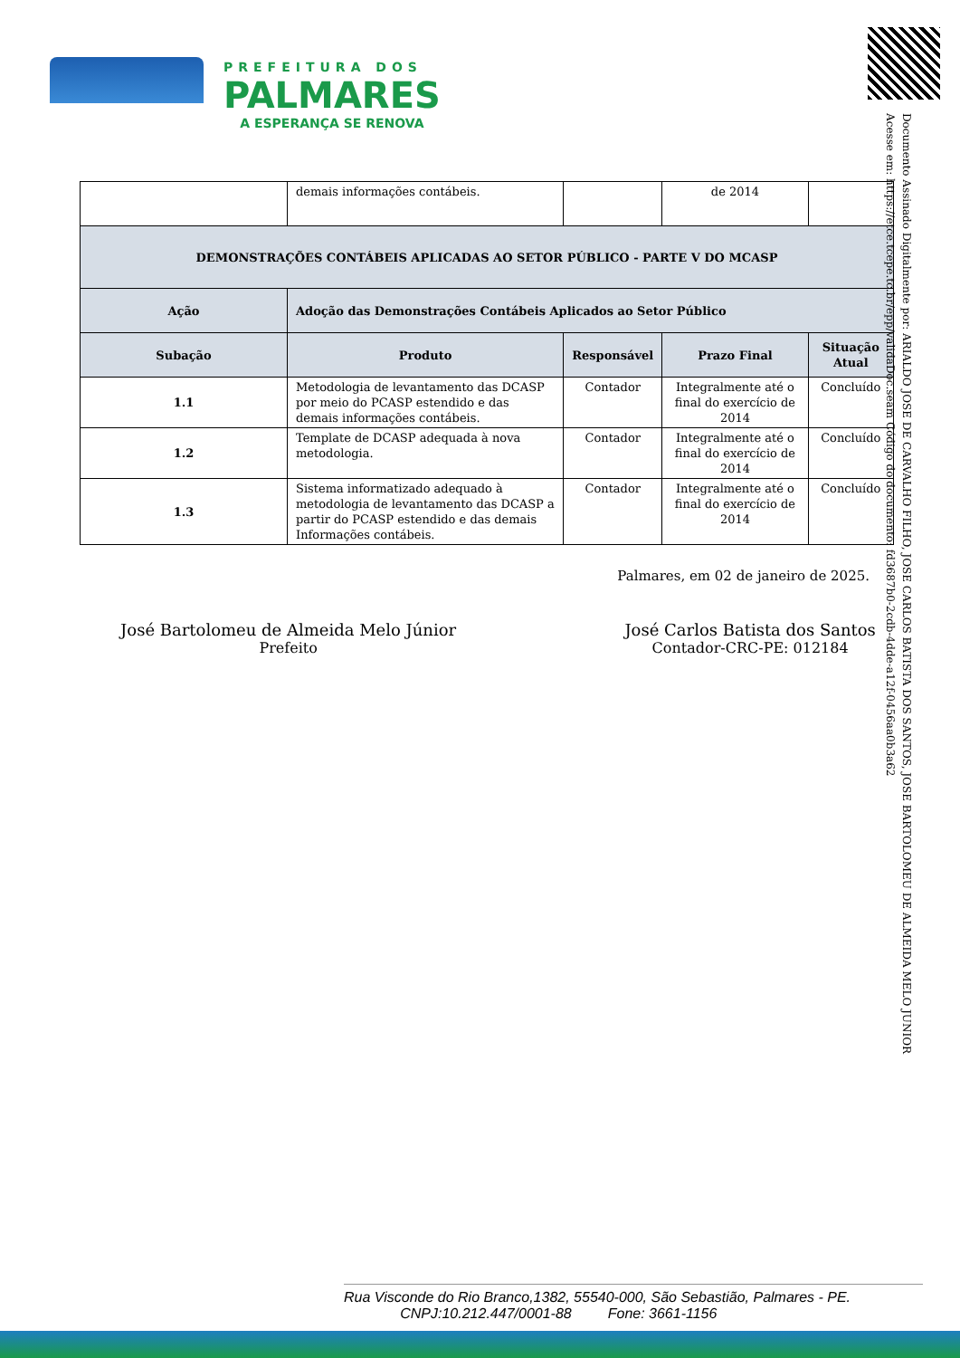PREFEITURA DOS
PALMARES
A ESPERANÇA SE RENOVA
Documento Assinado Digitalmente por: ARIALDO JOSE DE CARVALHO FILHO, JOSE CARLOS BATISTA DOS SANTOS, JOSE BARTOLOMEU DE ALMEIDA MELO JUNIOR
Acesse em: https://etce.tcepe.tc.br/epp/validaDoc.seam Código do documento: fd3687b0-2cdb-4dde-a12f-0456aa0b3a62
| | demais informações contábeis. | | de 2014 | |
| DEMONSTRAÇÕES CONTÁBEIS APLICADAS AO SETOR PÚBLICO - PARTE V DO MCASP | | | | |
| Ação | Adoção das Demonstrações Contábeis Aplicados ao Setor Público | | | |
| Subação | Produto | Responsável | Prazo Final | Situação Atual |
| 1.1 | Metodologia de levantamento das DCASP por meio do PCASP estendido e das demais informações contábeis. | Contador | Integralmente até o final do exercício de 2014 | Concluído |
| 1.2 | Template de DCASP adequada à nova metodologia. | Contador | Integralmente até o final do exercício de 2014 | Concluído |
| 1.3 | Sistema informatizado adequado à metodologia de levantamento das DCASP a partir do PCASP estendido e das demais Informações contábeis. | Contador | Integralmente até o final do exercício de 2014 | Concluído |
Palmares, em 02 de janeiro de 2025.
José Bartolomeu de Almeida Melo Júnior
Prefeito
José Carlos Batista dos Santos
Contador-CRC-PE: 012184
Rua Visconde do Rio Branco,1382, 55540-000, São Sebastião, Palmares - PE.
CNPJ:10.212.447/0001-88 Fone: 3661-1156